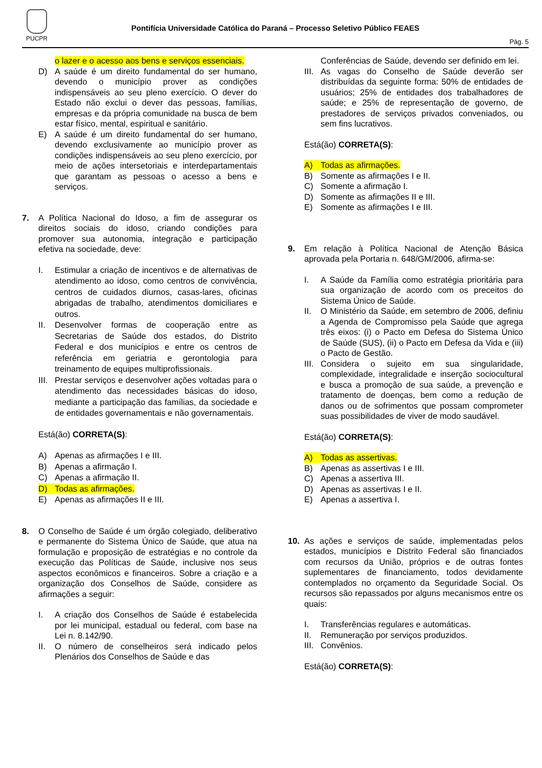PUCPR
Pontifícia Universidade Católica do Paraná – Processo Seletivo Público FEAES
Pág. 5
o lazer e o acesso aos bens e serviços essenciais.
D) A saúde é um direito fundamental do ser humano, devendo o município prover as condições indispensáveis ao seu pleno exercício. O dever do Estado não exclui o dever das pessoas, famílias, empresas e da própria comunidade na busca de bem estar físico, mental, espiritual e sanitário.
E) A saúde é um direito fundamental do ser humano, devendo exclusivamente ao município prover as condições indispensáveis ao seu pleno exercício, por meio de ações intersetoriais e interdepartamentais que garantam as pessoas o acesso a bens e serviços.
7. A Política Nacional do Idoso, a fim de assegurar os direitos sociais do idoso, criando condições para promover sua autonomia, integração e participação efetiva na sociedade, deve:
I. Estimular a criação de incentivos e de alternativas de atendimento ao idoso, como centros de convivência, centros de cuidados diurnos, casas-lares, oficinas abrigadas de trabalho, atendimentos domiciliares e outros.
II. Desenvolver formas de cooperação entre as Secretarias de Saúde dos estados, do Distrito Federal e dos municípios e entre os centros de referência em geriatria e gerontologia para treinamento de equipes multiprofissionais.
III.
Prestar serviços e desenvolver ações voltadas para o atendimento das necessidades básicas do idoso, mediante a participação das famílias, da sociedade e de entidades governamentais e não governamentais.
Está(ão) CORRETA(S):
A) Apenas as afirmações I e III.
B) Apenas a afirmação I.
C) Apenas a afirmação II.
D) Todas as afirmações.
E) Apenas as afirmações II e III.
8. O Conselho de Saúde é um órgão colegiado, deliberativo e permanente do Sistema Único de Saúde, que atua na formulação e proposição de estratégias e no controle da execução das Políticas de Saúde, inclusive nos seus aspectos econômicos e financeiros. Sobre a criação e a organização dos Conselhos de Saúde, considere as afirmações a seguir:
I. A criação dos Conselhos de Saúde é estabelecida por lei municipal, estadual ou federal, com base na Lei n. 8.142/90.
II. O número de conselheiros será indicado pelos Plenários dos Conselhos de Saúde e das
Conferências de Saúde, devendo ser definido em lei.
III.
As vagas do Conselho de Saúde deverão ser distribuídas da seguinte forma: 50% de entidades de usuários; 25% de entidades dos trabalhadores de saúde; e 25% de representação de governo, de prestadores de serviços privados conveniados, ou sem fins lucrativos.
Está(ão) CORRETA(S):
A) Todas as afirmações.
B) Somente as afirmações I e II.
C) Somente a afirmação I.
D) Somente as afirmações II e III.
E) Somente as afirmações I e III.
9. Em relação à Política Nacional de Atenção Básica aprovada pela Portaria n. 648/GM/2006, afirma-se:
I. A Saúde da Família como estratégia prioritária para sua organização de acordo com os preceitos do Sistema Único de Saúde.
II. O Ministério da Saúde, em setembro de 2006, definiu a Agenda de Compromisso pela Saúde que agrega três eixos: (i) o Pacto em Defesa do Sistema Único de Saúde (SUS), (ii) o Pacto em Defesa da Vida e (iii) o Pacto de Gestão.
III.
Considera o sujeito em sua singularidade, complexidade, integralidade e inserção sociocultural e busca a promoção de sua saúde, a prevenção e tratamento de doenças, bem como a redução de danos ou de sofrimentos que possam comprometer suas possibilidades de viver de modo saudável.
Está(ão) CORRETA(S):
A) Todas as assertivas.
B) Apenas as assertivas I e III.
C) Apenas a assertiva III.
D) Apenas as assertivas I e II.
E) Apenas a assertiva I.
10. As ações e serviços de saúde, implementadas pelos estados, municípios e Distrito Federal são financiados com recursos da União, próprios e de outras fontes suplementares de financiamento, todos devidamente contemplados no orçamento da Seguridade Social. Os recursos são repassados por alguns mecanismos entre os quais:
I. Transferências regulares e automáticas.
II. Remuneração por serviços produzidos.
III.
Convênios.
Está(ão) CORRETA(S):